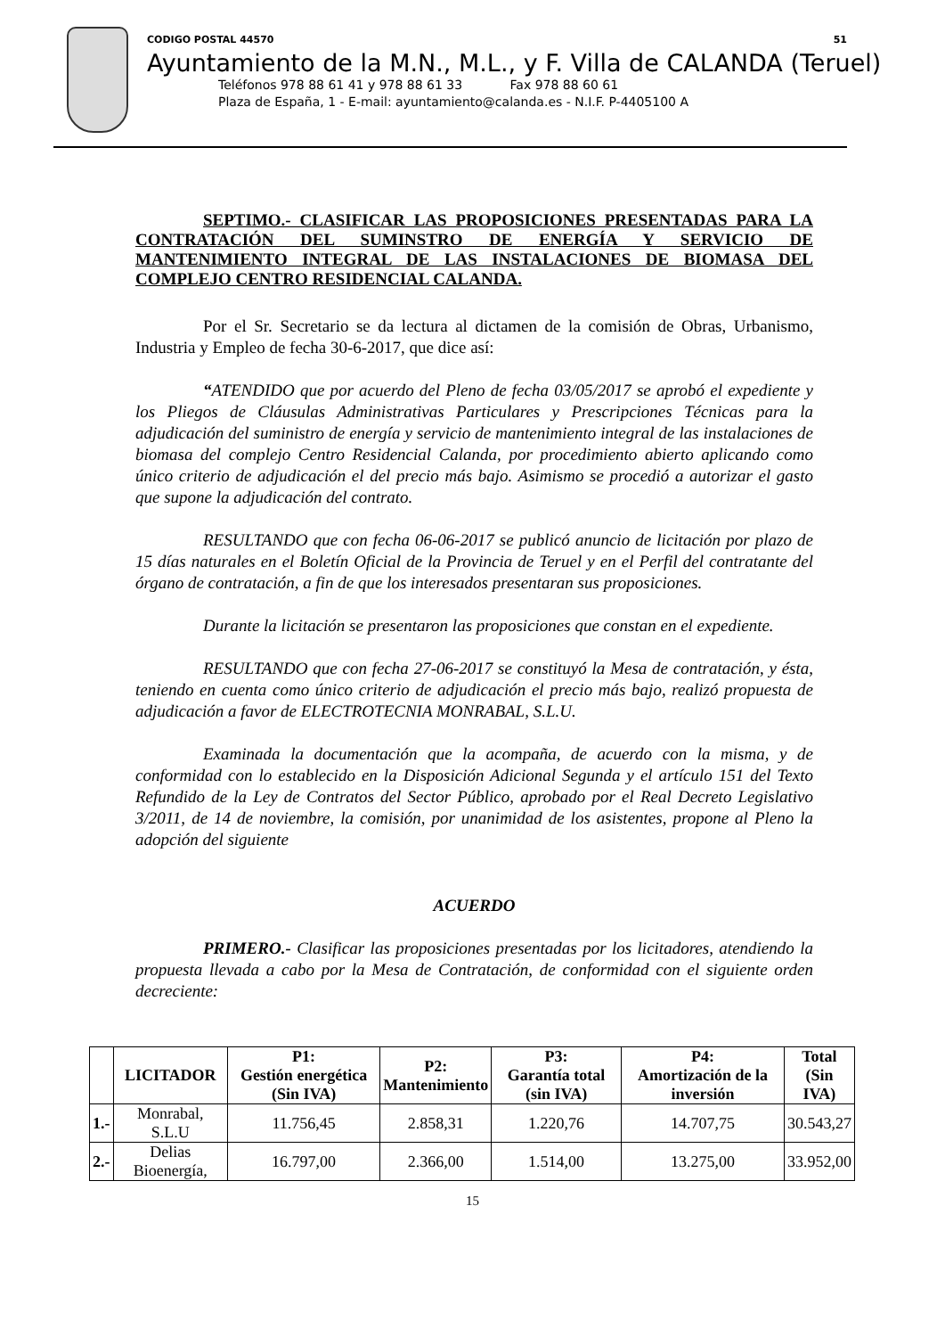CODIGO POSTAL 44570 51
Ayuntamiento de la M.N., M.L., y F. Villa de CALANDA (Teruel)
Teléfonos 978 88 61 41 y 978 88 61 33 Fax 978 88 60 61
Plaza de España, 1 - E-mail: ayuntamiento@calanda.es - N.I.F. P-4405100 A
SEPTIMO.- CLASIFICAR LAS PROPOSICIONES PRESENTADAS PARA LA CONTRATACIÓN DEL SUMINSTRO DE ENERGÍA Y SERVICIO DE MANTENIMIENTO INTEGRAL DE LAS INSTALACIONES DE BIOMASA DEL COMPLEJO CENTRO RESIDENCIAL CALANDA.
Por el Sr. Secretario se da lectura al dictamen de la comisión de Obras, Urbanismo, Industria y Empleo de fecha 30-6-2017, que dice así:
“ATENDIDO que por acuerdo del Pleno de fecha 03/05/2017 se aprobó el expediente y los Pliegos de Cláusulas Administrativas Particulares y Prescripciones Técnicas para la adjudicación del suministro de energía y servicio de mantenimiento integral de las instalaciones de biomasa del complejo Centro Residencial Calanda, por procedimiento abierto aplicando como único criterio de adjudicación el del precio más bajo. Asimismo se procedió a autorizar el gasto que supone la adjudicación del contrato.
RESULTANDO que con fecha 06-06-2017 se publicó anuncio de licitación por plazo de 15 días naturales en el Boletín Oficial de la Provincia de Teruel y en el Perfil del contratante del órgano de contratación, a fin de que los interesados presentaran sus proposiciones.
Durante la licitación se presentaron las proposiciones que constan en el expediente.
RESULTANDO que con fecha 27-06-2017 se constituyó la Mesa de contratación, y ésta, teniendo en cuenta como único criterio de adjudicación el precio más bajo, realizó propuesta de adjudicación a favor de ELECTROTECNIA MONRABAL, S.L.U.
Examinada la documentación que la acompaña, de acuerdo con la misma, y de conformidad con lo establecido en la Disposición Adicional Segunda y el artículo 151 del Texto Refundido de la Ley de Contratos del Sector Público, aprobado por el Real Decreto Legislativo 3/2011, de 14 de noviembre, la comisión, por unanimidad de los asistentes, propone al Pleno la adopción del siguiente
ACUERDO
PRIMERO.- Clasificar las proposiciones presentadas por los licitadores, atendiendo la propuesta llevada a cabo por la Mesa de Contratación, de conformidad con el siguiente orden decreciente:
| | LICITADOR | P1: Gestión energética (Sin IVA) | P2: Mantenimiento | P3: Garantía total (sin IVA) | P4: Amortización de la inversión | Total (Sin IVA) |
| --- | --- | --- | --- | --- | --- | --- |
| 1.- | Monrabal, S.L.U | 11.756,45 | 2.858,31 | 1.220,76 | 14.707,75 | 30.543,27 |
| 2.- | Delias Bioenergía, | 16.797,00 | 2.366,00 | 1.514,00 | 13.275,00 | 33.952,00 |
15